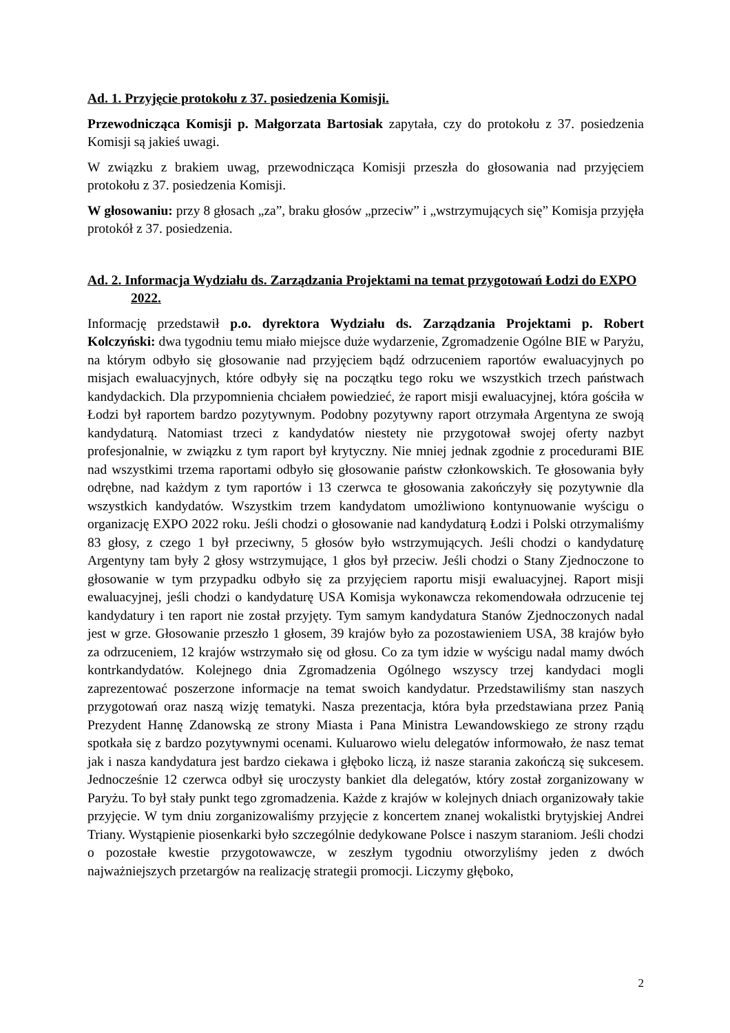Ad. 1. Przyjęcie protokołu z 37. posiedzenia Komisji.
Przewodnicząca Komisji p. Małgorzata Bartosiak zapytała, czy do protokołu z 37. posiedzenia Komisji są jakieś uwagi.
W związku z brakiem uwag, przewodnicząca Komisji przeszła do głosowania nad przyjęciem protokołu z 37. posiedzenia Komisji.
W głosowaniu: przy 8 głosach „za”, braku głosów „przeciw” i „wstrzymujących się” Komisja przyjęła protokół z 37. posiedzenia.
Ad. 2. Informacja Wydziału ds. Zarządzania Projektami na temat przygotowań Łodzi do EXPO 2022.
Informację przedstawił p.o. dyrektora Wydziału ds. Zarządzania Projektami p. Robert Kolczyński: dwa tygodniu temu miało miejsce duże wydarzenie, Zgromadzenie Ogólne BIE w Paryżu, na którym odbyło się głosowanie nad przyjęciem bądź odrzuceniem raportów ewaluacyjnych po misjach ewaluacyjnych, które odbyły się na początku tego roku we wszystkich trzech państwach kandydackich. Dla przypomnienia chciałem powiedzieć, że raport misji ewaluacyjnej, która gościła w Łodzi był raportem bardzo pozytywnym. Podobny pozytywny raport otrzymała Argentyna ze swoją kandydaturą. Natomiast trzeci z kandydatów niestety nie przygotował swojej oferty nazbyt profesjonalnie, w związku z tym raport był krytyczny. Nie mniej jednak zgodnie z procedurami BIE nad wszystkimi trzema raportami odbyło się głosowanie państw członkowskich. Te głosowania były odrębne, nad każdym z tym raportów i 13 czerwca te głosowania zakończyły się pozytywnie dla wszystkich kandydatów. Wszystkim trzem kandydatom umożliwiono kontynuowanie wyścigu o organizację EXPO 2022 roku. Jeśli chodzi o głosowanie nad kandydaturą Łodzi i Polski otrzymaliśmy 83 głosy, z czego 1 był przeciwny, 5 głosów było wstrzymujących. Jeśli chodzi o kandydaturę Argentyny tam były 2 głosy wstrzymujące, 1 głos był przeciw. Jeśli chodzi o Stany Zjednoczone to głosowanie w tym przypadku odbyło się za przyjęciem raportu misji ewaluacyjnej. Raport misji ewaluacyjnej, jeśli chodzi o kandydaturę USA Komisja wykonawcza rekomendowała odrzucenie tej kandydatury i ten raport nie został przyjęty. Tym samym kandydatura Stanów Zjednoczonych nadal jest w grze. Głosowanie przeszło 1 głosem, 39 krajów było za pozostawieniem USA, 38 krajów było za odrzuceniem, 12 krajów wstrzymało się od głosu. Co za tym idzie w wyścigu nadal mamy dwóch kontrkandydatów. Kolejnego dnia Zgromadzenia Ogólnego wszyscy trzej kandydaci mogli zaprezentować poszerzone informacje na temat swoich kandydatur. Przedstawiliśmy stan naszych przygotowań oraz naszą wizję tematyki. Nasza prezentacja, która była przedstawiana przez Panią Prezydent Hannę Zdanowską ze strony Miasta i Pana Ministra Lewandowskiego ze strony rządu spotkała się z bardzo pozytywnymi ocenami. Kuluarowo wielu delegatów informowało, że nasz temat jak i nasza kandydatura jest bardzo ciekawa i głęboko liczą, iż nasze starania zakończą się sukcesem. Jednocześnie 12 czerwca odbył się uroczysty bankiet dla delegatów, który został zorganizowany w Paryżu. To był stały punkt tego zgromadzenia. Każde z krajów w kolejnych dniach organizowały takie przyjęcie. W tym dniu zorganizowaliśmy przyjęcie z koncertem znanej wokalistki brytyjskiej Andrei Triany. Wystąpienie piosenkarki było szczególnie dedykowane Polsce i naszym staraniom. Jeśli chodzi o pozostałe kwestie przygotowawcze, w zeszłym tygodniu otworzyliśmy jeden z dwóch najważniejszych przetargów na realizację strategii promocji. Liczymy głęboko,
2